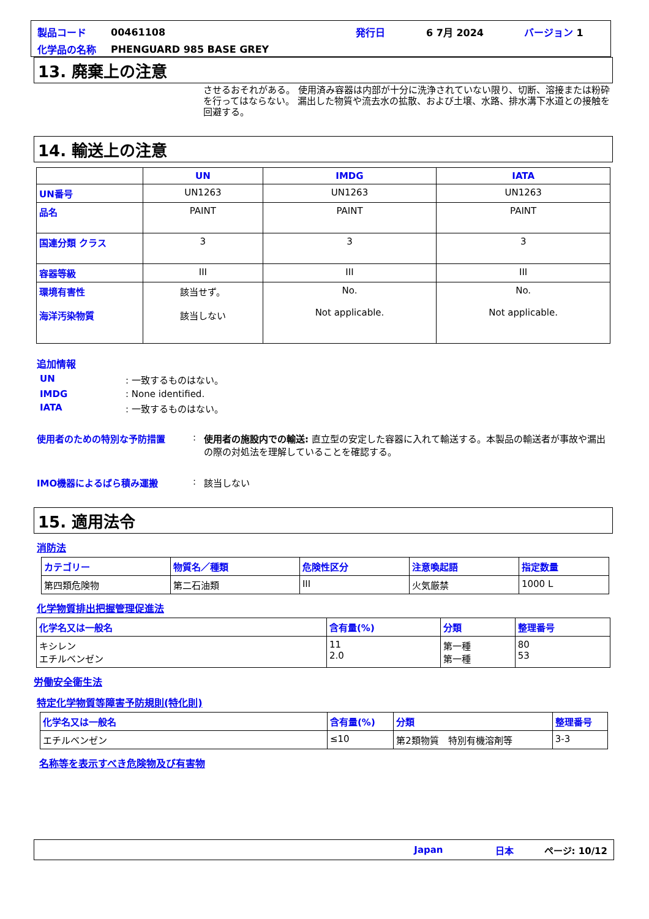| 製品コード | 00461108 | 発行日 | 6 7月 2024 | バージョン 1 |
| 化学品の名称 | PHENGUARD 985 BASE GREY | | | |
13. 廃棄上の注意
させるおそれがある。 使用済み容器は内部が十分に洗浄されていない限り、切断、溶接または粉砕を行ってはならない。 漏出した物質や流去水の拡散、および土壌、水路、排水溝下水道との接触を回避する。
14. 輸送上の注意
| | UN | IMDG | IATA |
| --- | --- | --- | --- |
| UN番号 | UN1263 | UN1263 | UN1263 |
| 品名 | PAINT | PAINT | PAINT |
| 国連分類 クラス | 3 | 3 | 3 |
| 容器等級 | III | III | III |
| 環境有害性 海洋汚染物質 | 該当せず。 該当しない | No. Not applicable. | No. Not applicable. |
追加情報
UN: 一致するものはない。
IMDG: None identified.
IATA: 一致するものはない。
使用者のための特別な予防措置: 使用者の施設内での輸送: 直立型の安定した容器に入れて輸送する。本製品の輸送者が事故や漏出の際の対処法を理解していることを確認する。
IMO機器によるばら積み運搬: 該当しない
15. 適用法令
消防法
| カテゴリー | 物質名／種類 | 危険性区分 | 注意喚起語 | 指定数量 |
| 第四類危険物 | 第二石油類 | III | 火気厳禁 | 1000 L |
化学物質排出把握管理促進法
| 化学名又は一般名 | 含有量(%) | 分類 | 整理番号 |
| キシレン エチルベンゼン | 11 2.0 | 第一種 第一種 | 80 53 |
労働安全衛生法
特定化学物質等障害予防規則(特化則)
| 化学名又は一般名 | 含有量(%) | 分類 | 整理番号 |
| エチルベンゼン | ≤10 | 第2類物質 特別有機溶剤等 | 3-3 |
名称等を表示すべき危険物及び有害物
Japan 日本 ページ: 10/12